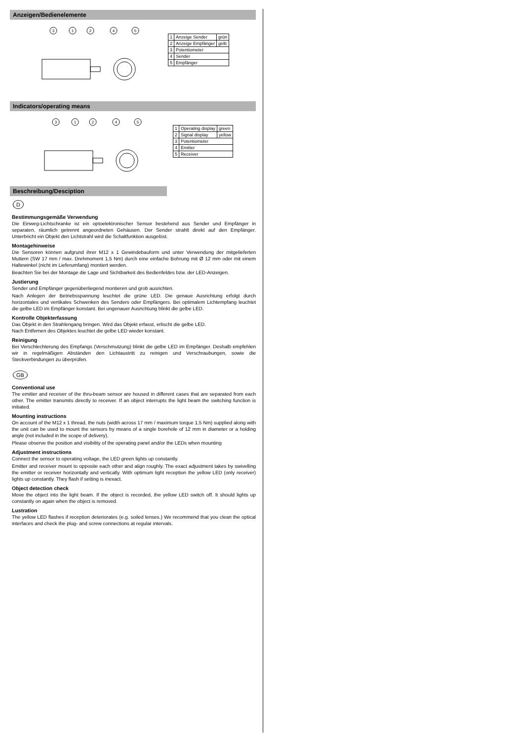Anzeigen/Bedienelemente
3
1
2
4
5
| 1 | Anzeige Sender | grün |
| 2 | Anzeige Empfänger | gelb |
| 3 | Potentiometer | |
| 4 | Sender | |
| 5 | Empfänger | |
Indicators/operating means
3
1
2
4
5
| 1 | Operating display | green |
| 2 | Signal display | yellow |
| 3 | Potentiometer | |
| 4 | Emitter | |
| 5 | Receiver | |
Beschreibung/Desciption
D
Bestimmungsgemäße Verwendung
Die Einweg-Lichtschranke ist ein optoelektronischer Sensor bestehend aus Sender und Empfänger in separaten, räumlich getrennt angeordneten Gehäusen. Der Sender strahlt direkt auf den Empfänger. Unterbricht ein Objekt den Lichtstrahl wird die Schaltfunktion ausgelöst.
Montagehinweise
Die Sensoren können aufgrund ihrer M12 x 1 Gewindebauform und unter Verwendung der mitgelieferten Muttern (SW 17 mm / max. Drehmoment 1,5 Nm) durch eine einfache Bohrung mit Ø 12 mm oder mit einem Haltewinkel (nicht im Lieferumfang) montiert werden.
Beachten Sie bei der Montage die Lage und Sichtbarkeit des Bedienfeldes bzw. der LED-Anzeigen.
Justierung
Sender und Empfänger gegenüberliegend montieren und grob ausrichten.
Nach Anlegen der Betriebsspannung leuchtet die grüne LED. Die genaue Ausrichtung erfolgt durch horizontales und vertikales Schwenken des Senders oder Empfängers. Bei optimalem Lichtempfang leuchtet die gelbe LED im Empfänger konstant. Bei ungenauer Ausrichtung blinkt die gelbe LED.
Kontrolle Objekterfassung
Das Objekt in den Strahlengang bringen. Wird das Objekt erfasst, erlischt die gelbe LED.
Nach Entfernen des Objektes leuchtet die gelbe LED wieder konstant.
Reinigung
Bei Verschlechterung des Empfangs (Verschmutzung) blinkt die gelbe LED im Empfänger. Deshalb empfehlen wir in regelmäßigen Abständen den Lichtaustritt zu reinigen und Verschraubungen, sowie die Steckverbindungen zu überprüfen.
GB
Conventional use
The emitter and receiver of the thru-beam sensor are housed in different cases that are separated from each other. The emitter transmits directly to receiver. If an object interrupts the light beam the switching function is initiated.
Mounting instructions
On account of the M12 x 1 thread, the nuts (width across 17 mm / maximum torque 1.5 Nm) supplied along with the unit can be used to mount the sensors by means of a single borehole of 12 mm in diameter or a holding angle (not included in the scope of delivery).
Please observe the position and visibility of the operating panel and/or the LEDs when mounting
Adjustment instructions
Connect the sensor to operating voltage, the LED green lights up constantly.
Emitter and receiver mount to opposite each other and align roughly. The exact adjustment takes by swivelling the emitter or receiver horizontally and vertically. With optimum light reception the yellow LED (only receiver) lights up constantly. They flash if setting is inexact.
Object detection check
Move the object into the light beam. If the object is recorded, the yellow LED switch off. It should lights up constantly on again when the object is removed.
Lustration
The yellow LED flashes if reception deteriorates (e.g. soiled lenses.) We recommend that you clean the optical interfaces and check the plug- and screw connections at regular intervals.